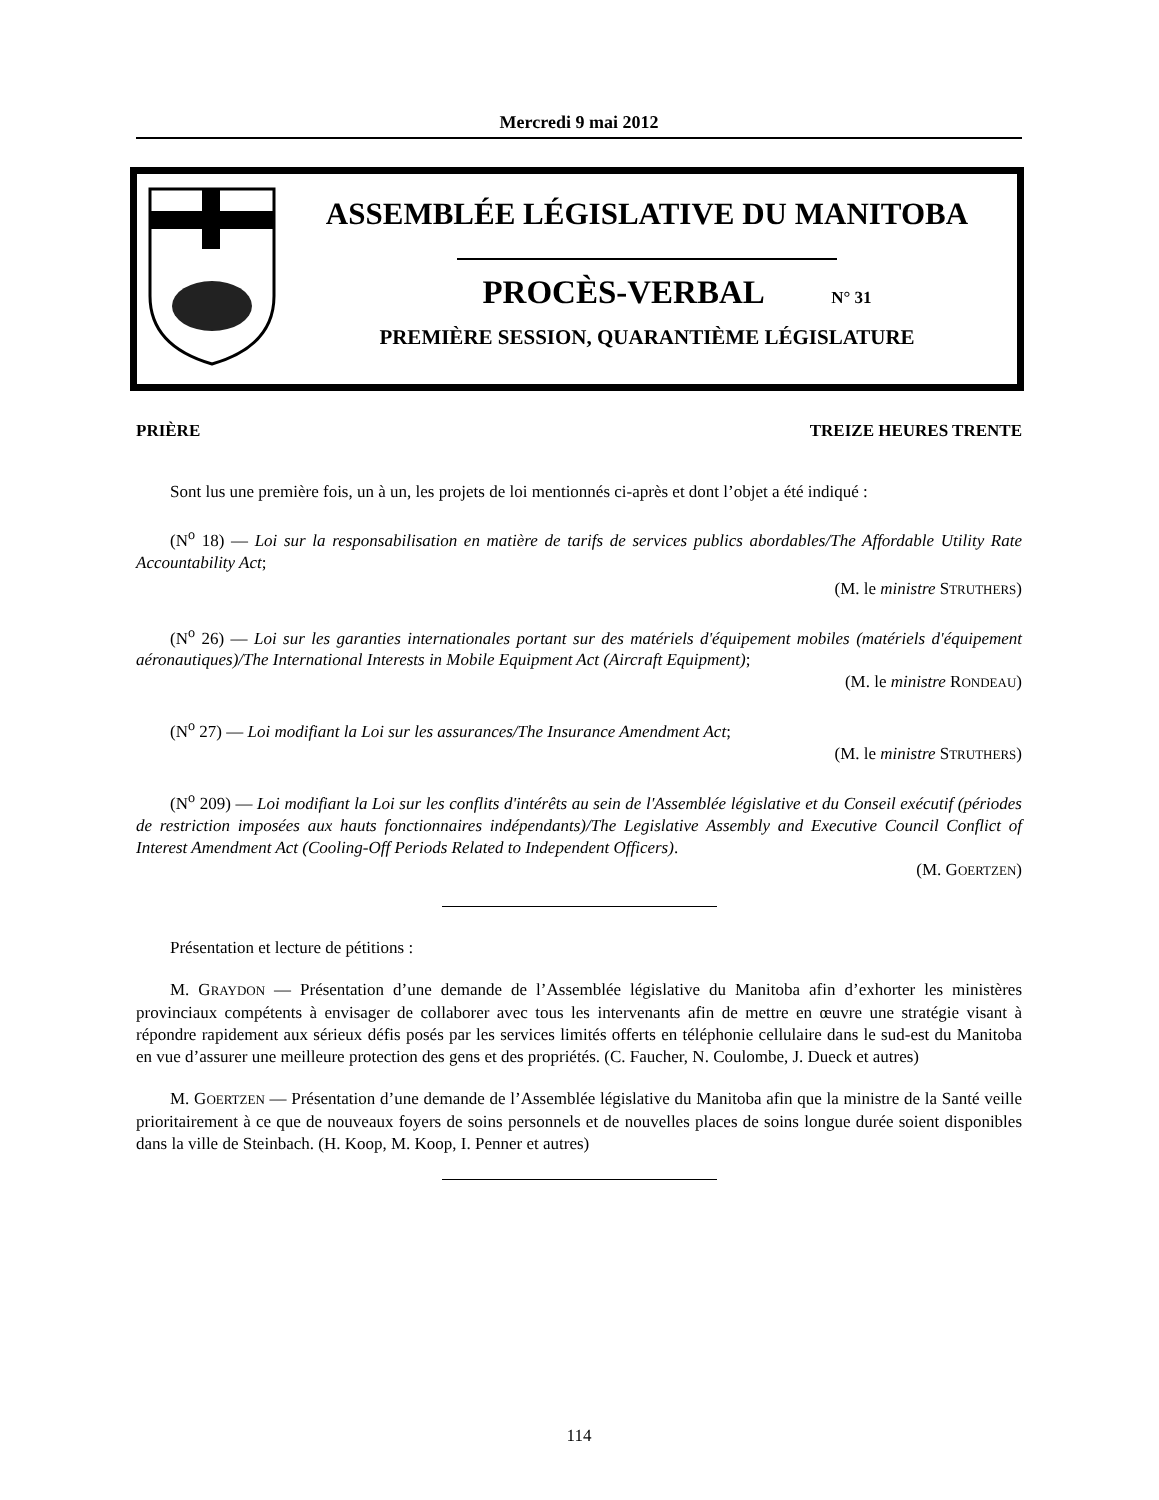Mercredi 9 mai 2012
ASSEMBLÉE LÉGISLATIVE DU MANITOBA
PROCÈS-VERBAL N° 31
PREMIÈRE SESSION, QUARANTIÈME LÉGISLATURE
PRIÈRE TREIZE HEURES TRENTE
Sont lus une première fois, un à un, les projets de loi mentionnés ci-après et dont l’objet a été indiqué :
(N<sup>o</sup> 18) — Loi sur la responsabilisation en matière de tarifs de services publics abordables/The Affordable Utility Rate Accountability Act;
(M. le ministre STRUTHERS)
(N<sup>o</sup> 26) — Loi sur les garanties internationales portant sur des matériels d'équipement mobiles (matériels d'équipement aéronautiques)/The International Interests in Mobile Equipment Act (Aircraft Equipment);
(M. le ministre RONDEAU)
(N<sup>o</sup> 27) — Loi modifiant la Loi sur les assurances/The Insurance Amendment Act;
(M. le ministre STRUTHERS)
(N<sup>o</sup> 209) — Loi modifiant la Loi sur les conflits d'intérêts au sein de l'Assemblée législative et du Conseil exécutif (périodes de restriction imposées aux hauts fonctionnaires indépendants)/The Legislative Assembly and Executive Council Conflict of Interest Amendment Act (Cooling-Off Periods Related to Independent Officers).
(M. GOERTZEN)
Présentation et lecture de pétitions :
M. GRAYDON — Présentation d’une demande de l’Assemblée législative du Manitoba afin d’exhorter les ministères provinciaux compétents à envisager de collaborer avec tous les intervenants afin de mettre en œuvre une stratégie visant à répondre rapidement aux sérieux défis posés par les services limités offerts en téléphonie cellulaire dans le sud-est du Manitoba en vue d’assurer une meilleure protection des gens et des propriétés. (C. Faucher, N. Coulombe, J. Dueck et autres)
M. GOERTZEN — Présentation d’une demande de l’Assemblée législative du Manitoba afin que la ministre de la Santé veille prioritairement à ce que de nouveaux foyers de soins personnels et de nouvelles places de soins longue durée soient disponibles dans la ville de Steinbach. (H. Koop, M. Koop, I. Penner et autres)
114